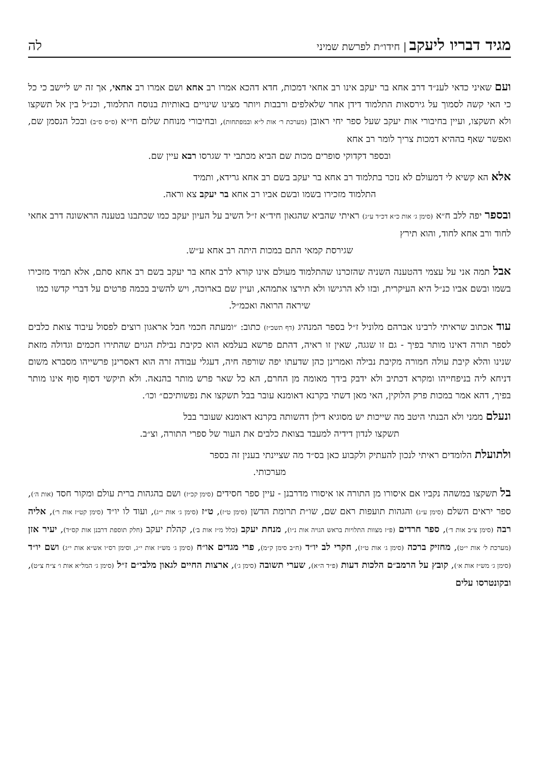מגיד דבריו ליעקב | חידו״ת לפרשת שמיני
לה
ועם שאיני כדאי לענ״ד דרב אחא בר יעקב אינו רב אחאי דמכות, חדא דהכא אמרו רב אחא ושם אמרו רב אחאי, אך זה יש ליישב כי כל כי האי קשה לסמוך על גירסאות התלמוד דידן אחר שלאלפים ורבבות ויותר מצינו שינויים באותיות בנוסח התלמוד, וכנ״ל בין אל תשקצו ולא תשקצו, ועיין בחיבורי אות יעקב שעל ספר יחי ראובן (מערכת ר׳ אות ל״א ובמפתחות), ובחיבורי מנוחת שלום חי״א (ס״ס ס״ב) ובכל הנסמן שם, ואפשר שאף בההיא דמכות צריך לומר רב אחא
ובספר דקדוקי סופרים מכות שם הביא מכתבי יד שגרסו רבא עיין שם.
אלא הא קשיא לי דמעולם לא נזכר בתלמוד רב אחא בר יעקב בשם רב אחא גרידא, ותמיד
התלמוד מזכירו בשמו ובשם אביו רב אחא בר יעקב צא וראה.
ובספר יפה ללב ח״א (סימן ג׳ אות כ״א דכ״ד ע״ג) ראיתי שהביא שהגאון חיד״א ז״ל השיב על העיון יעקב כמו שכתבנו בטענה הראשונה דרב אחאי לחוד ורב אחא לחוד, והוא תירץ
שגירסת קמאי התם במכות היתה רב אחא ע״ש.
אבל תמה אני על עצמי דהטענה השניה שהזכרנו שהתלמוד מעולם אינו קורא לרב אחא בר יעקב בשם רב אחא סתם, אלא תמיד מזכירו בשמו ובשם אביו כנ״ל היא העיקרית, ובזו לא הרגישו ולא תירצו אתמהא, ועיין שם בארוכה, ויש להשיב בכמה פרטים על דברי קדשו כמו
שיראה הרואה ואכמ״ל.
עוד אכתוב שראיתי לרבינו אברהם מלוניל ז״ל בספר המנהיג (דף תשכ״ז) כתוב: ״ומעתה חכמי חבל אראגון רוצים לפסול עיבוד צואת כלבים לספר תורה דאינו מותר בפיך - גם זו שגגה, שאין זו ראיה, דהתם פרשא בעלמא הוא כקיבת נבילת הגוים שהתירו חכמים וגדולה מזאת שנינו והלא קיבת עולה חמורה מקיבת נבילה ואמרינן כהן שדעתו יפה שורפה חיה, דעגלי עבודה זרה הוא דאסרינן פרשייהו מסברא משום דניחא ליה בניפחייהו ומקרא דכתיב ולא ידבק בידך מאומה מן החרם, הא כל שאר פרש מותר בהנאה. ולא תיקשי דסוף סוף אינו מותר בפיך, דהא אמר במכות פרק הלוקין, האי מאן דשתי בקרנא דאומנא עובר בבל תשקצו את נפשותיכם״ וכו׳.
ונעלם ממני ולא הבנתי היטב מה שייכות יש מסוגיא דילן דהשותה בקרנא דאומנא שעובר בבל
תשקצו לנדון דידיה למעבד בצואת כלבים את העור של ספרי התורה, וצ״ב.
ולתועלת הלומדים ראיתי לנכון להעתיק ולקבוע כאן בס״ד מה שציינתי בענין זה בספר
מערכותי.
בל תשקצו במשהה נקביו אם איסורו מן התורה או איסורו מדרבנן - עיין ספר חסידים (סימן קכ״ז) ושם בהגהות ברית עולם ומקור חסד (אות ה׳), ספר יראים השלם (סימן ע״ג) והגהות תועפות ראם שם, שו״ת תרומת הדשן (סימן ט״ז), ט״ז (סימן ג׳ אות י״ג), ועוד לו יו״ד (סימן קט״ז אות ר׳), אליה רבה (סימן צ״ב אות ד׳), ספר חרדים (פ״ז מצוות התלויות בראש הגויה אות נ״ו), מנחת יעקב (כלל מ״ז אות ב׳), קהלת יעקב (חלק תוספת דרבנן אות קס״ד), יעיר אזן (מערכת ל׳ אות י״ט), מחזיק ברכה (סימן ג׳ אות ט״ז), חקרי לב יו״ד (ח״ב סימן ק״מ), פרי מגדים או״ח (סימן ג׳ מש״ז אות י״ג, וסימן רס״ו אש״א אות י״ג) ושם יו״ד (סימן ג׳ מש״ז אות א׳), קובץ על הרמב״ם הלכות דעות (פ״ד ה״א), שערי תשובה (סימן ג׳), ארצות החיים לגאון מלבי״ם ז״ל (סימן ג׳ המל״א אות ו׳ צ״ח צ״ט), ובקונטרסו עלים